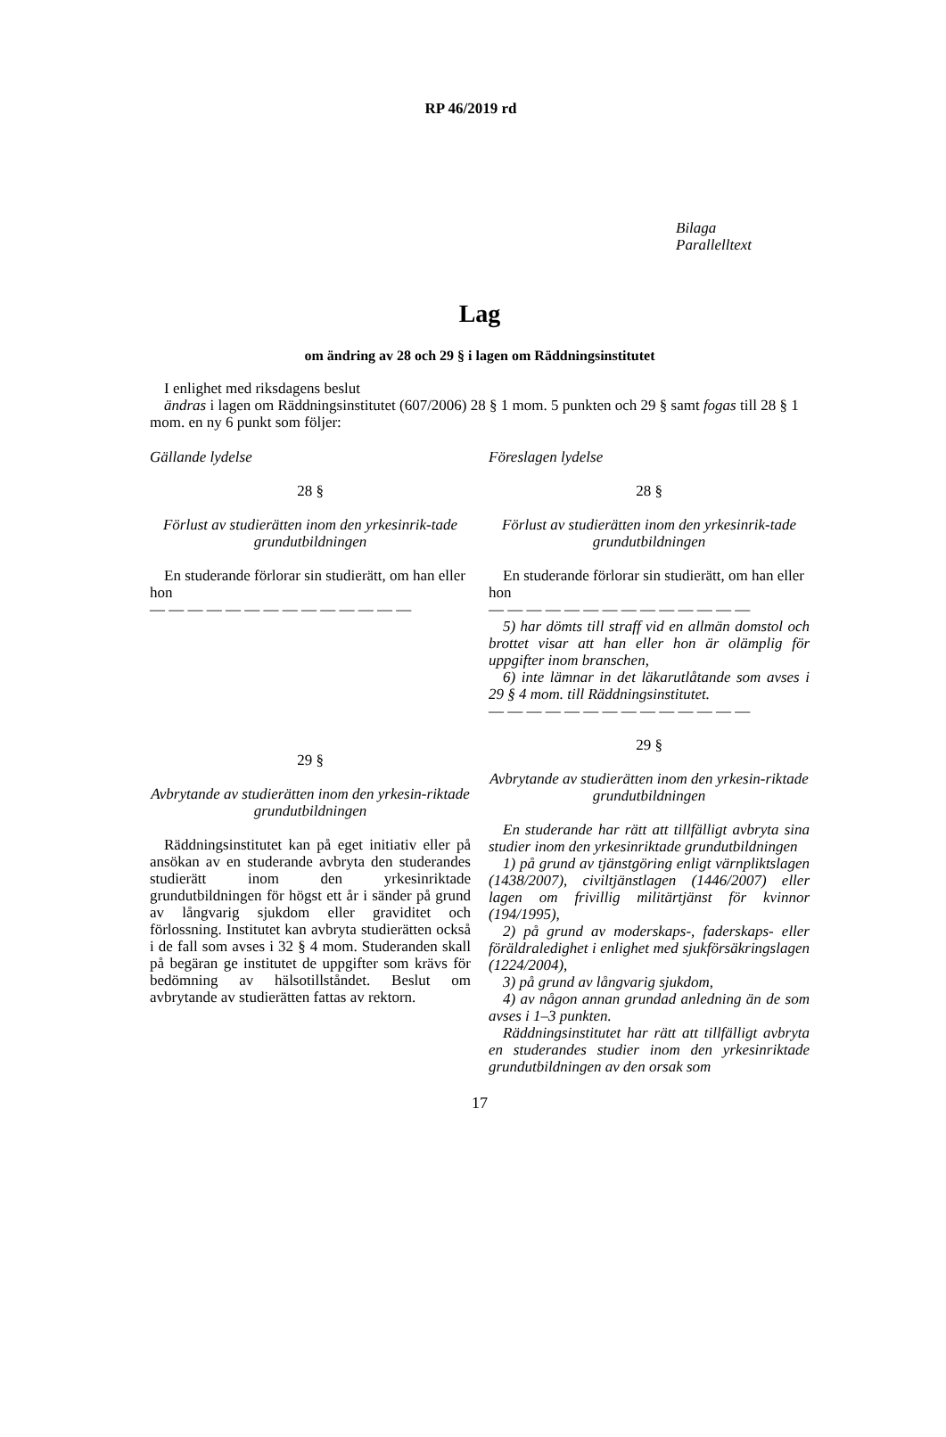RP 46/2019 rd
Bilaga
Parallelltext
Lag
om ändring av 28 och 29 § i lagen om Räddningsinstitutet
I enlighet med riksdagens beslut
ändras i lagen om Räddningsinstitutet (607/2006) 28 § 1 mom. 5 punkten och 29 § samt fogas till 28 § 1 mom. en ny 6 punkt som följer:
Gällande lydelse
28 §
Förlust av studierätten inom den yrkesinrik-tade grundutbildningen
En studerande förlorar sin studierätt, om han eller hon
— — — — — — — — — — — — — —
29 §
Avbrytande av studierätten inom den yrkesin-riktade grundutbildningen
Räddningsinstitutet kan på eget initiativ eller på ansökan av en studerande avbryta den studerandes studierätt inom den yrkesinriktade grundutbildningen för högst ett år i sänder på grund av långvarig sjukdom eller graviditet och förlossning. Institutet kan avbryta studierätten också i de fall som avses i 32 § 4 mom. Studeranden skall på begäran ge institutet de uppgifter som krävs för bedömning av hälsotillståndet. Beslut om avbrytande av studierätten fattas av rektorn.
Föreslagen lydelse
28 §
Förlust av studierätten inom den yrkesinrik-tade grundutbildningen
En studerande förlorar sin studierätt, om han eller hon
— — — — — — — — — — — — — —
5) har dömts till straff vid en allmän domstol och brottet visar att han eller hon är olämplig för uppgifter inom branschen,
6) inte lämnar in det läkarutlåtande som avses i 29 § 4 mom. till Räddningsinstitutet.
— — — — — — — — — — — — — —
29 §
Avbrytande av studierätten inom den yrkesin-riktade grundutbildningen
En studerande har rätt att tillfälligt avbryta sina studier inom den yrkesinriktade grundutbildningen
1) på grund av tjänstgöring enligt värnpliktslagen (1438/2007), civiltjänstlagen (1446/2007) eller lagen om frivillig militärtjänst för kvinnor (194/1995),
2) på grund av moderskaps-, faderskaps- eller föräldraledighet i enlighet med sjukförsäkringslagen (1224/2004),
3) på grund av långvarig sjukdom,
4) av någon annan grundad anledning än de som avses i 1–3 punkten.
Räddningsinstitutet har rätt att tillfälligt avbryta en studerandes studier inom den yrkesinriktade grundutbildningen av den orsak som
17